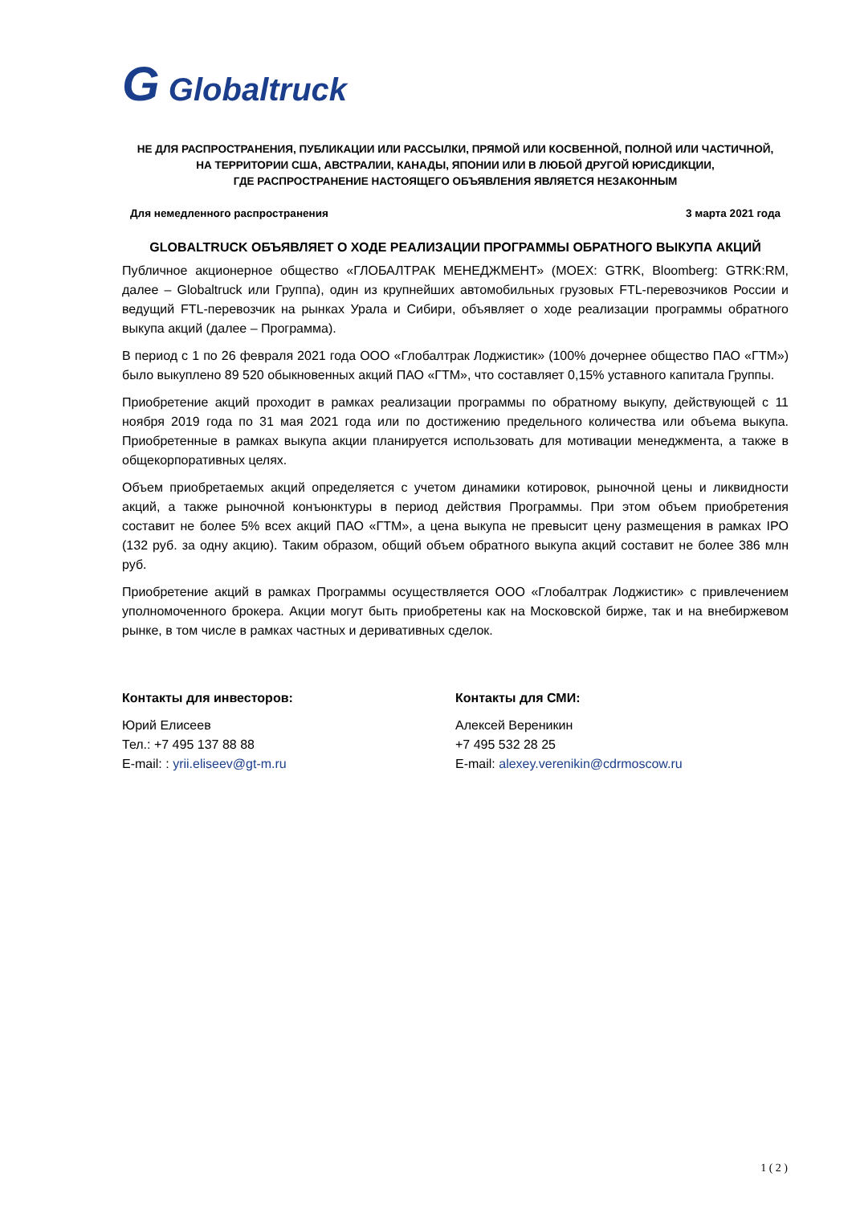G Globaltruck
НЕ ДЛЯ РАСПРОСТРАНЕНИЯ, ПУБЛИКАЦИИ ИЛИ РАССЫЛКИ, ПРЯМОЙ ИЛИ КОСВЕННОЙ, ПОЛНОЙ ИЛИ ЧАСТИЧНОЙ,
НА ТЕРРИТОРИИ США, АВСТРАЛИИ, КАНАДЫ, ЯПОНИИ ИЛИ В ЛЮБОЙ ДРУГОЙ ЮРИСДИКЦИИ,
ГДЕ РАСПРОСТРАНЕНИЕ НАСТОЯЩЕГО ОБЪЯВЛЕНИЯ ЯВЛЯЕТСЯ НЕЗАКОННЫМ
Для немедленного распространения 3 марта 2021 года
GLOBALTRUCK ОБЪЯВЛЯЕТ О ХОДЕ РЕАЛИЗАЦИИ ПРОГРАММЫ ОБРАТНОГО ВЫКУПА АКЦИЙ
Публичное акционерное общество «ГЛОБАЛТРАК МЕНЕДЖМЕНТ» (MOEX: GTRK, Bloomberg: GTRK:RM, далее – Globaltruck или Группа), один из крупнейших автомобильных грузовых FTL-перевозчиков России и ведущий FTL-перевозчик на рынках Урала и Сибири, объявляет о ходе реализации программы обратного выкупа акций (далее – Программа).
В период с 1 по 26 февраля 2021 года ООО «Глобалтрак Лоджистик» (100% дочернее общество ПАО «ГТМ») было выкуплено 89 520 обыкновенных акций ПАО «ГТМ», что составляет 0,15% уставного капитала Группы.
Приобретение акций проходит в рамках реализации программы по обратному выкупу, действующей с 11 ноября 2019 года по 31 мая 2021 года или по достижению предельного количества или объема выкупа. Приобретенные в рамках выкупа акции планируется использовать для мотивации менеджмента, а также в общекорпоративных целях.
Объем приобретаемых акций определяется с учетом динамики котировок, рыночной цены и ликвидности акций, а также рыночной конъюнктуры в период действия Программы. При этом объем приобретения составит не более 5% всех акций ПАО «ГТМ», а цена выкупа не превысит цену размещения в рамках IPO (132 руб. за одну акцию). Таким образом, общий объем обратного выкупа акций составит не более 386 млн руб.
Приобретение акций в рамках Программы осуществляется ООО «Глобалтрак Лоджистик» с привлечением уполномоченного брокера. Акции могут быть приобретены как на Московской бирже, так и на внебиржевом рынке, в том числе в рамках частных и деривативных сделок.
Контакты для инвесторов:
Юрий Елисеев
Тел.: +7 495 137 88 88
E-mail: : yrii.eliseev@gt-m.ru
Контакты для СМИ:
Алексей Вереникин
+7 495 532 28 25
E-mail: alexey.verenikin@cdrmoscow.ru
1 ( 2 )